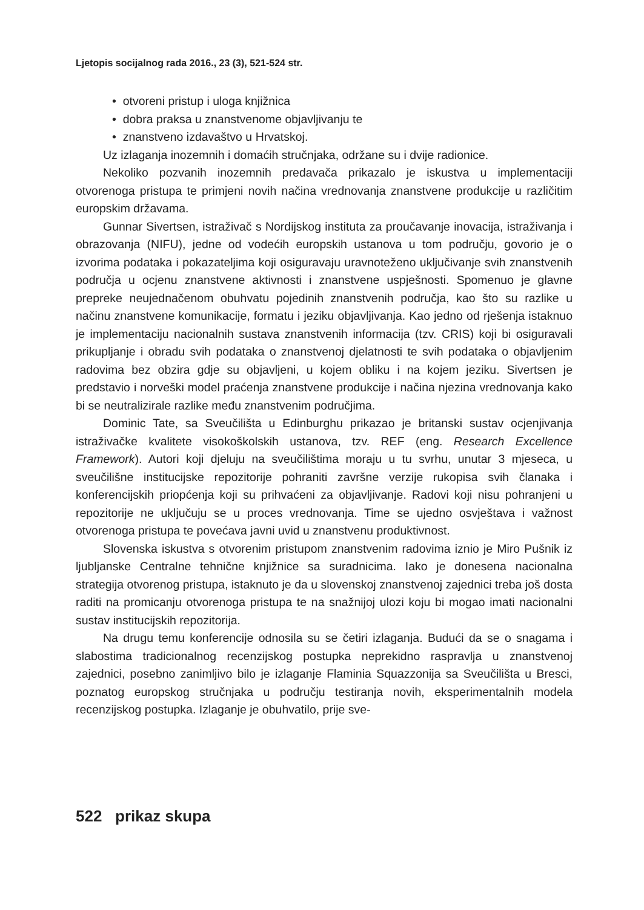Ljetopis socijalnog rada 2016., 23 (3), 521-524 str.
• otvoreni pristup i uloga knjižnica
• dobra praksa u znanstvenome objavljivanju te
• znanstveno izdavaštvo u Hrvatskoj.
Uz izlaganja inozemnih i domaćih stručnjaka, održane su i dvije radionice.
Nekoliko pozvanih inozemnih predavača prikazalo je iskustva u implementaciji otvorenoga pristupa te primjeni novih načina vrednovanja znanstvene produkcije u različitim europskim državama.
Gunnar Sivertsen, istraživač s Nordijskog instituta za proučavanje inovacija, istraživanja i obrazovanja (NIFU), jedne od vodećih europskih ustanova u tom području, govorio je o izvorima podataka i pokazateljima koji osiguravaju uravnoteženo uključivanje svih znanstvenih područja u ocjenu znanstvene aktivnosti i znanstvene uspješnosti. Spomenuo je glavne prepreke neujednačenom obuhvatu pojedinih znanstvenih područja, kao što su razlike u načinu znanstvene komunikacije, formatu i jeziku objavljivanja. Kao jedno od rješenja istaknuo je implementaciju nacionalnih sustava znanstvenih informacija (tzv. CRIS) koji bi osiguravali prikupljanje i obradu svih podataka o znanstvenoj djelatnosti te svih podataka o objavljenim radovima bez obzira gdje su objavljeni, u kojem obliku i na kojem jeziku. Sivertsen je predstavio i norveški model praćenja znanstvene produkcije i načina njezina vrednovanja kako bi se neutralizirale razlike među znanstvenim područjima.
Dominic Tate, sa Sveučilišta u Edinburghu prikazao je britanski sustav ocjenjivanja istraživačke kvalitete visokoškolskih ustanova, tzv. REF (eng. Research Excellence Framework). Autori koji djeluju na sveučilištima moraju u tu svrhu, unutar 3 mjeseca, u sveučilišne institucijske repozitorije pohraniti završne verzije rukopisa svih članaka i konferencijskih priopćenja koji su prihvaćeni za objavljivanje. Radovi koji nisu pohranjeni u repozitorije ne uključuju se u proces vrednovanja. Time se ujedno osvještava i važnost otvorenoga pristupa te povećava javni uvid u znanstvenu produktivnost.
Slovenska iskustva s otvorenim pristupom znanstvenim radovima iznio je Miro Pušnik iz ljubljanske Centralne tehnične knjižnice sa suradnicima. Iako je donesena nacionalna strategija otvorenog pristupa, istaknuto je da u slovenskoj znanstvenoj zajednici treba još dosta raditi na promicanju otvorenoga pristupa te na snažnijoj ulozi koju bi mogao imati nacionalni sustav institucijskih repozitorija.
Na drugu temu konferencije odnosila su se četiri izlaganja. Budući da se o snagama i slabostima tradicionalnog recenzijskog postupka neprekidno raspravlja u znanstvenoj zajednici, posebno zanimljivo bilo je izlaganje Flaminia Squazzonija sa Sveučilišta u Bresci, poznatog europskog stručnjaka u području testiranja novih, eksperimentalnih modela recenzijskog postupka. Izlaganje je obuhvatilo, prije sve-
522 prikaz skupa